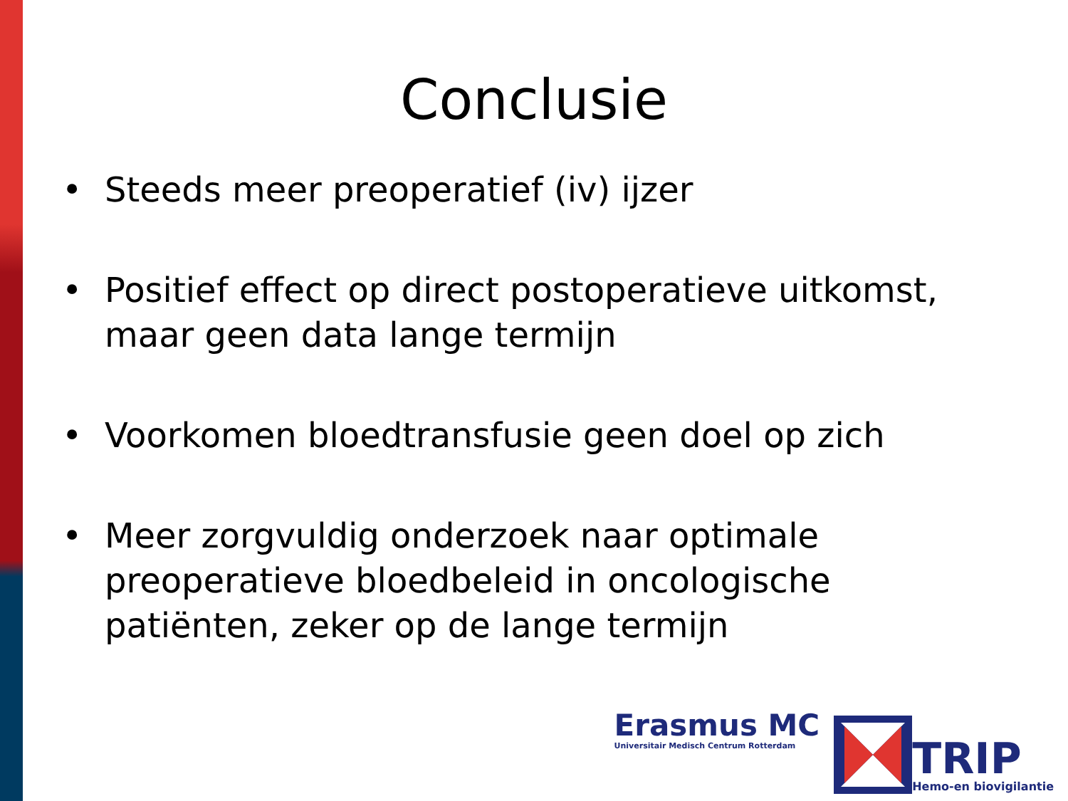Conclusie
• Steeds meer preoperatief (iv) ijzer
• Positief effect op direct postoperatieve uitkomst, maar geen data lange termijn
• Voorkomen bloedtransfusie geen doel op zich
• Meer zorgvuldig onderzoek naar optimale preoperatieve bloedbeleid in oncologische patiënten, zeker op de lange termijn
Erasmus MC
Universitair Medisch Centrum Rotterdam
TRIP
Hemo-en biovigilantie